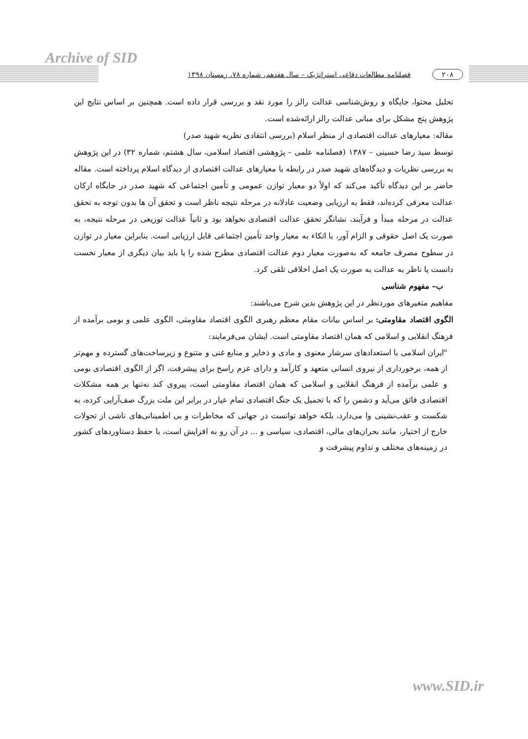Archive of SID
۲۰۸ فصلنامه مطالعات دفاعی استراتژیک – سال هفدهم، شماره ۷۸، زمستان ۱۳۹۸
تحلیل محتوا، جایگاه و روش‌شناسی عدالت رالز را مورد نقد و بررسی قرار داده است. همچنین بر اساس نتایج این پژوهش پنج مشکل برای مبانی عدالت رالز ارائه‌شده است.
مقاله: معیارهای عدالت اقتصادی از منظر اسلام (بررسی انتقادی نظریه شهید صدر)
توسط سید رضا حسینی – ۱۳۸۷ (فصلنامه علمی – پژوهشی اقتصاد اسلامی، سال هشتم، شماره ۳۲) در این پژوهش به بررسی نظریات و دیدگاه‌های شهید صدر در رابطه با معیارهای عدالت اقتصادی از دیدگاه اسلام پرداخته است. مقاله حاضر بر این دیدگاه تأکید می‌کند که اولاً دو معیار توازن عمومی و تأمین اجتماعی که شهید صدر در جایگاه ارکان عدالت معرفی کرده‌اند، فقط به ارزیابی وضعیت عادلانه در مرحله نتیجه ناظر است و تحقق آن ها بدون توجه به تحقق عدالت در مرحله مبدأ و فرآیند، نشانگر تحقق عدالت اقتصادی نخواهد بود و ثانیاً عدالت توزیعی در مرحله نتیجه، به صورت یک اصل حقوقی و الزام آور، با اتکاء به معیار واحد تأمین اجتماعی قابل ارزیابی است. بنابراین معیار در توازن در سطوح مصرف جامعه که به‌صورت معیار دوم عدالت اقتصادی مطرح شده را یا باید بیان دیگری از معیار نخست دانست یا ناظر به عدالت به صورت یک اصل اخلاقی تلقی کرد.
ب– مفهوم شناسی
مفاهیم متغیرهای موردنظر در این پژوهش بدین شرح می‌باشند:
الگوی اقتصاد مقاومتی: بر اساس بیانات مقام معظم رهبری الگوی اقتصاد مقاومتی، الگوی علمی و بومی برآمده از فرهنگ انقلابی و اسلامی که همان اقتصاد مقاومتی است. ایشان می‌فرمایند:
"ایران اسلامی با استعدادهای سرشار معنوی و مادی و ذخایر و منابع غنی و متنوع و زیرساخت‌های گسترده و مهم‌تر از همه، برخورداری از نیروی انسانی متعهد و کارآمد و دارای عزم راسخ برای پیشرفت، اگر از الگوی اقتصادی بومی و علمی برآمده از فرهنگ انقلابی و اسلامی که همان اقتصاد مقاومتی است، پیروی کند نه‌تنها بر همه مشکلات اقتصادی فائق می‌آید و دشمن را که با تحمیل یک جنگ اقتصادی تمام عیار در برابر این ملت بزرگ صف‌آرایی کرده، به شکست و عقب‌نشینی وا می‌دارد، بلکه خواهد توانست در جهانی که مخاطرات و بی اطمینانی‌های ناشی از تحولات خارج از اختیار، مانند بحران‌های مالی، اقتصادی، سیاسی و ... در آن رو به افزایش است، با حفظ دستاوردهای کشور در زمینه‌های مختلف و تداوم پیشرفت و
www.SID.ir